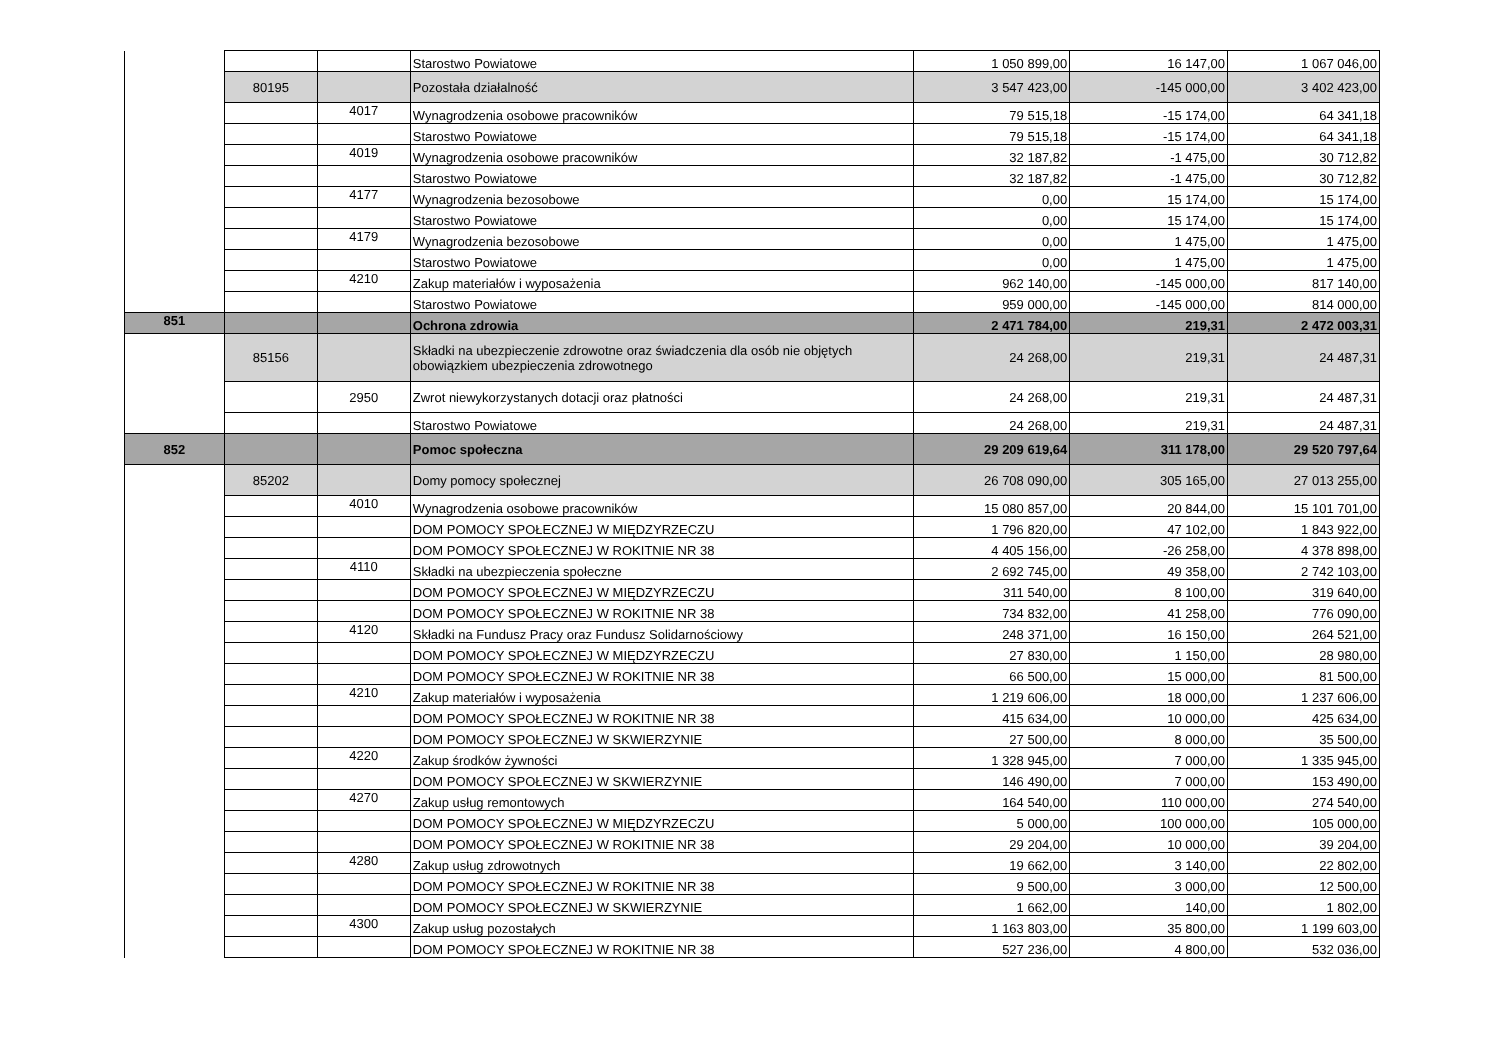| | | | Starostwo Powiatowe | 1 050 899,00 | 16 147,00 | 1 067 046,00 |
| | 80195 | | Pozostała działalność | 3 547 423,00 | -145 000,00 | 3 402 423,00 |
| | | 4017 | Wynagrodzenia osobowe pracowników | 79 515,18 | -15 174,00 | 64 341,18 |
| | | | Starostwo Powiatowe | 79 515,18 | -15 174,00 | 64 341,18 |
| | | 4019 | Wynagrodzenia osobowe pracowników | 32 187,82 | -1 475,00 | 30 712,82 |
| | | | Starostwo Powiatowe | 32 187,82 | -1 475,00 | 30 712,82 |
| | | 4177 | Wynagrodzenia bezosobowe | 0,00 | 15 174,00 | 15 174,00 |
| | | | Starostwo Powiatowe | 0,00 | 15 174,00 | 15 174,00 |
| | | 4179 | Wynagrodzenia bezosobowe | 0,00 | 1 475,00 | 1 475,00 |
| | | | Starostwo Powiatowe | 0,00 | 1 475,00 | 1 475,00 |
| | | 4210 | Zakup materiałów i wyposażenia | 962 140,00 | -145 000,00 | 817 140,00 |
| | | | Starostwo Powiatowe | 959 000,00 | -145 000,00 | 814 000,00 |
| 851 | | | Ochrona zdrowia | 2 471 784,00 | 219,31 | 2 472 003,31 |
| | 85156 | | Składki na ubezpieczenie zdrowotne oraz świadczenia dla osób nie objętych obowiązkiem ubezpieczenia zdrowotnego | 24 268,00 | 219,31 | 24 487,31 |
| | | 2950 | Zwrot niewykorzystanych dotacji oraz płatności | 24 268,00 | 219,31 | 24 487,31 |
| | | | Starostwo Powiatowe | 24 268,00 | 219,31 | 24 487,31 |
| 852 | | | Pomoc społeczna | 29 209 619,64 | 311 178,00 | 29 520 797,64 |
| | 85202 | | Domy pomocy społecznej | 26 708 090,00 | 305 165,00 | 27 013 255,00 |
| | | 4010 | Wynagrodzenia osobowe pracowników | 15 080 857,00 | 20 844,00 | 15 101 701,00 |
| | | | DOM POMOCY SPOŁECZNEJ W MIĘDZYRZECZU | 1 796 820,00 | 47 102,00 | 1 843 922,00 |
| | | | DOM POMOCY SPOŁECZNEJ W ROKITNIE NR 38 | 4 405 156,00 | -26 258,00 | 4 378 898,00 |
| | | 4110 | Składki na ubezpieczenia społeczne | 2 692 745,00 | 49 358,00 | 2 742 103,00 |
| | | | DOM POMOCY SPOŁECZNEJ W MIĘDZYRZECZU | 311 540,00 | 8 100,00 | 319 640,00 |
| | | | DOM POMOCY SPOŁECZNEJ W ROKITNIE NR 38 | 734 832,00 | 41 258,00 | 776 090,00 |
| | | 4120 | Składki na Fundusz Pracy oraz Fundusz Solidarnościowy | 248 371,00 | 16 150,00 | 264 521,00 |
| | | | DOM POMOCY SPOŁECZNEJ W MIĘDZYRZECZU | 27 830,00 | 1 150,00 | 28 980,00 |
| | | | DOM POMOCY SPOŁECZNEJ W ROKITNIE NR 38 | 66 500,00 | 15 000,00 | 81 500,00 |
| | | 4210 | Zakup materiałów i wyposażenia | 1 219 606,00 | 18 000,00 | 1 237 606,00 |
| | | | DOM POMOCY SPOŁECZNEJ W ROKITNIE NR 38 | 415 634,00 | 10 000,00 | 425 634,00 |
| | | | DOM POMOCY SPOŁECZNEJ W SKWIERZYNIE | 27 500,00 | 8 000,00 | 35 500,00 |
| | | 4220 | Zakup środków żywności | 1 328 945,00 | 7 000,00 | 1 335 945,00 |
| | | | DOM POMOCY SPOŁECZNEJ W SKWIERZYNIE | 146 490,00 | 7 000,00 | 153 490,00 |
| | | 4270 | Zakup usług remontowych | 164 540,00 | 110 000,00 | 274 540,00 |
| | | | DOM POMOCY SPOŁECZNEJ W MIĘDZYRZECZU | 5 000,00 | 100 000,00 | 105 000,00 |
| | | | DOM POMOCY SPOŁECZNEJ W ROKITNIE NR 38 | 29 204,00 | 10 000,00 | 39 204,00 |
| | | 4280 | Zakup usług zdrowotnych | 19 662,00 | 3 140,00 | 22 802,00 |
| | | | DOM POMOCY SPOŁECZNEJ W ROKITNIE NR 38 | 9 500,00 | 3 000,00 | 12 500,00 |
| | | | DOM POMOCY SPOŁECZNEJ W SKWIERZYNIE | 1 662,00 | 140,00 | 1 802,00 |
| | | 4300 | Zakup usług pozostałych | 1 163 803,00 | 35 800,00 | 1 199 603,00 |
| | | | DOM POMOCY SPOŁECZNEJ W ROKITNIE NR 38 | 527 236,00 | 4 800,00 | 532 036,00 |